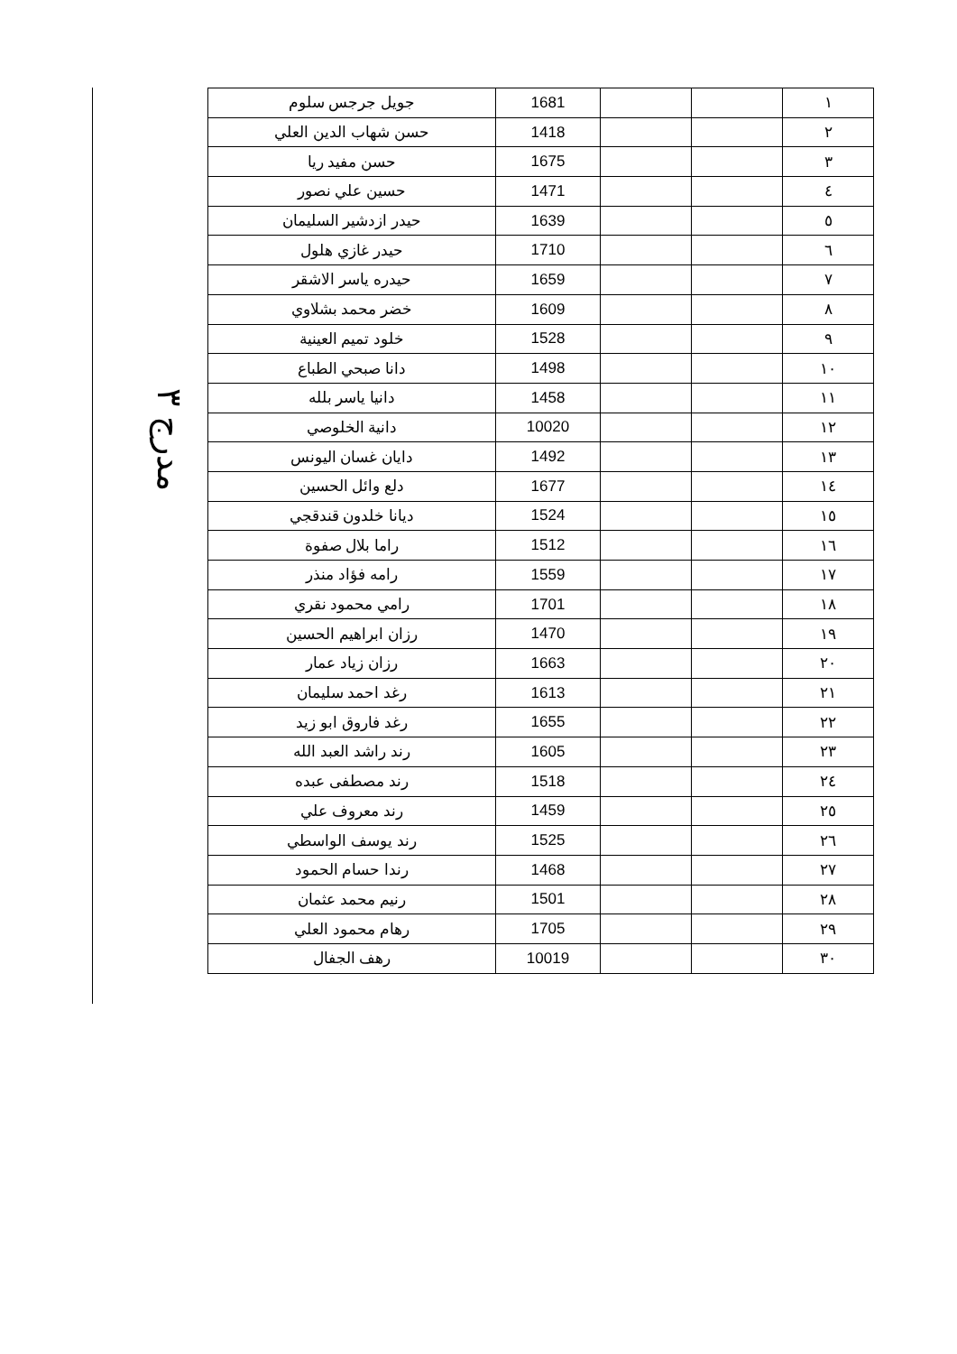مدرج ٣
| ١ | | | 1681 | جويل جرجس سلوم |
| ٢ | | | 1418 | حسن شهاب الدين العلي |
| ٣ | | | 1675 | حسن مفيد ريا |
| ٤ | | | 1471 | حسين علي نصور |
| ٥ | | | 1639 | حيدر ازدشير السليمان |
| ٦ | | | 1710 | حيدر غازي هلول |
| ٧ | | | 1659 | حيدره ياسر الاشقر |
| ٨ | | | 1609 | خضر محمد بشلاوي |
| ٩ | | | 1528 | خلود تميم العينية |
| ١٠ | | | 1498 | دانا صبحي الطباع |
| ١١ | | | 1458 | دانيا ياسر بلله |
| ١٢ | | | 10020 | دانية الخلوصي |
| ١٣ | | | 1492 | دايان غسان اليونس |
| ١٤ | | | 1677 | دلع وائل الحسين |
| ١٥ | | | 1524 | ديانا خلدون قندقجي |
| ١٦ | | | 1512 | راما بلال صفوة |
| ١٧ | | | 1559 | رامه فؤاد منذر |
| ١٨ | | | 1701 | رامي محمود نقري |
| ١٩ | | | 1470 | رزان ابراهيم الحسين |
| ٢٠ | | | 1663 | رزان زياد عمار |
| ٢١ | | | 1613 | رغد احمد سليمان |
| ٢٢ | | | 1655 | رغد فاروق ابو زيد |
| ٢٣ | | | 1605 | رند راشد العبد الله |
| ٢٤ | | | 1518 | رند مصطفى عبده |
| ٢٥ | | | 1459 | رند معروف علي |
| ٢٦ | | | 1525 | رند يوسف الواسطي |
| ٢٧ | | | 1468 | رندا حسام الحمود |
| ٢٨ | | | 1501 | رنيم محمد عثمان |
| ٢٩ | | | 1705 | رهام محمود العلي |
| ٣٠ | | | 10019 | رهف الجفال |